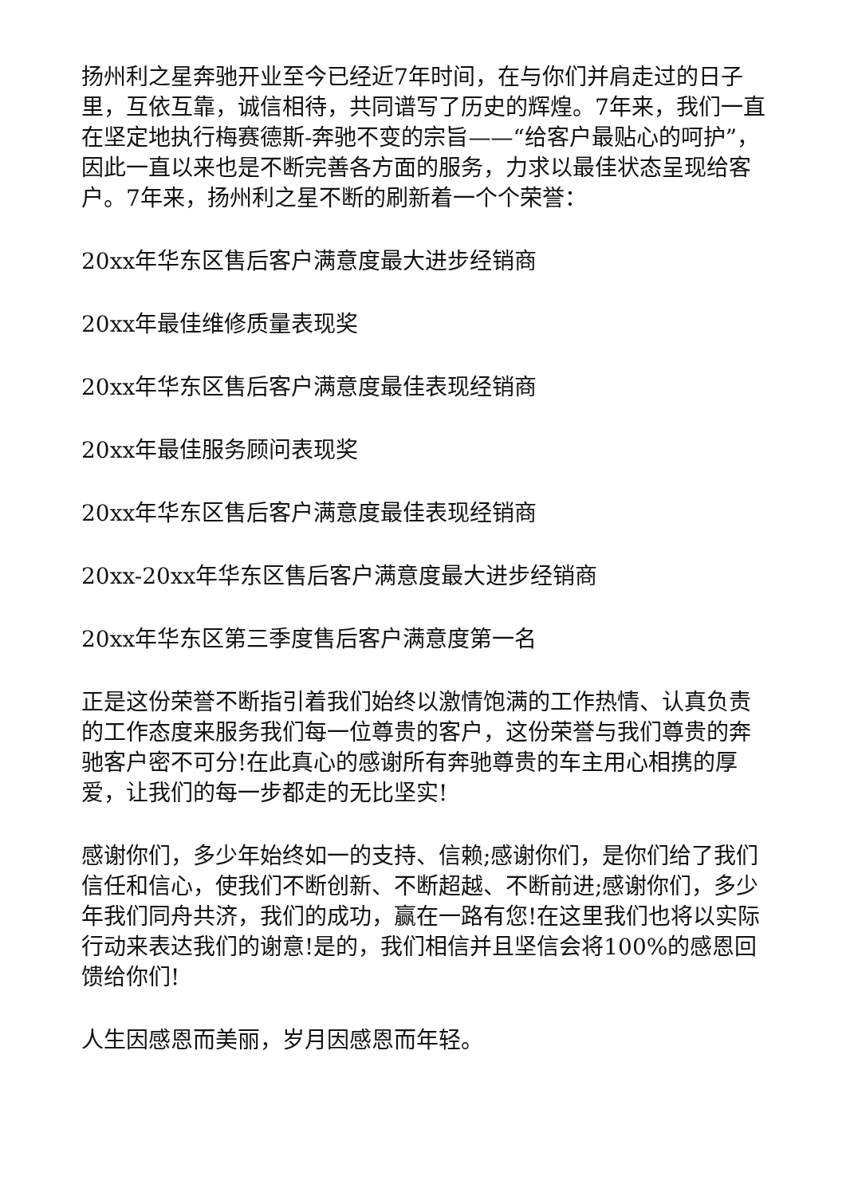扬州利之星奔驰开业至今已经近7年时间，在与你们并肩走过的日子里，互依互靠，诚信相待，共同谱写了历史的辉煌。7年来，我们一直在坚定地执行梅赛德斯-奔驰不变的宗旨——“给客户最贴心的呵护”，因此一直以来也是不断完善各方面的服务，力求以最佳状态呈现给客户。7年来，扬州利之星不断的刷新着一个个荣誉：
20xx年华东区售后客户满意度最大进步经销商
20xx年最佳维修质量表现奖
20xx年华东区售后客户满意度最佳表现经销商
20xx年最佳服务顾问表现奖
20xx年华东区售后客户满意度最佳表现经销商
20xx-20xx年华东区售后客户满意度最大进步经销商
20xx年华东区第三季度售后客户满意度第一名
正是这份荣誉不断指引着我们始终以激情饱满的工作热情、认真负责的工作态度来服务我们每一位尊贵的客户，这份荣誉与我们尊贵的奔驰客户密不可分!在此真心的感谢所有奔驰尊贵的车主用心相携的厚爱，让我们的每一步都走的无比坚实!
感谢你们，多少年始终如一的支持、信赖;感谢你们，是你们给了我们信任和信心，使我们不断创新、不断超越、不断前进;感谢你们，多少年我们同舟共济，我们的成功，赢在一路有您!在这里我们也将以实际行动来表达我们的谢意!是的，我们相信并且坚信会将100%的感恩回馈给你们!
人生因感恩而美丽，岁月因感恩而年轻。